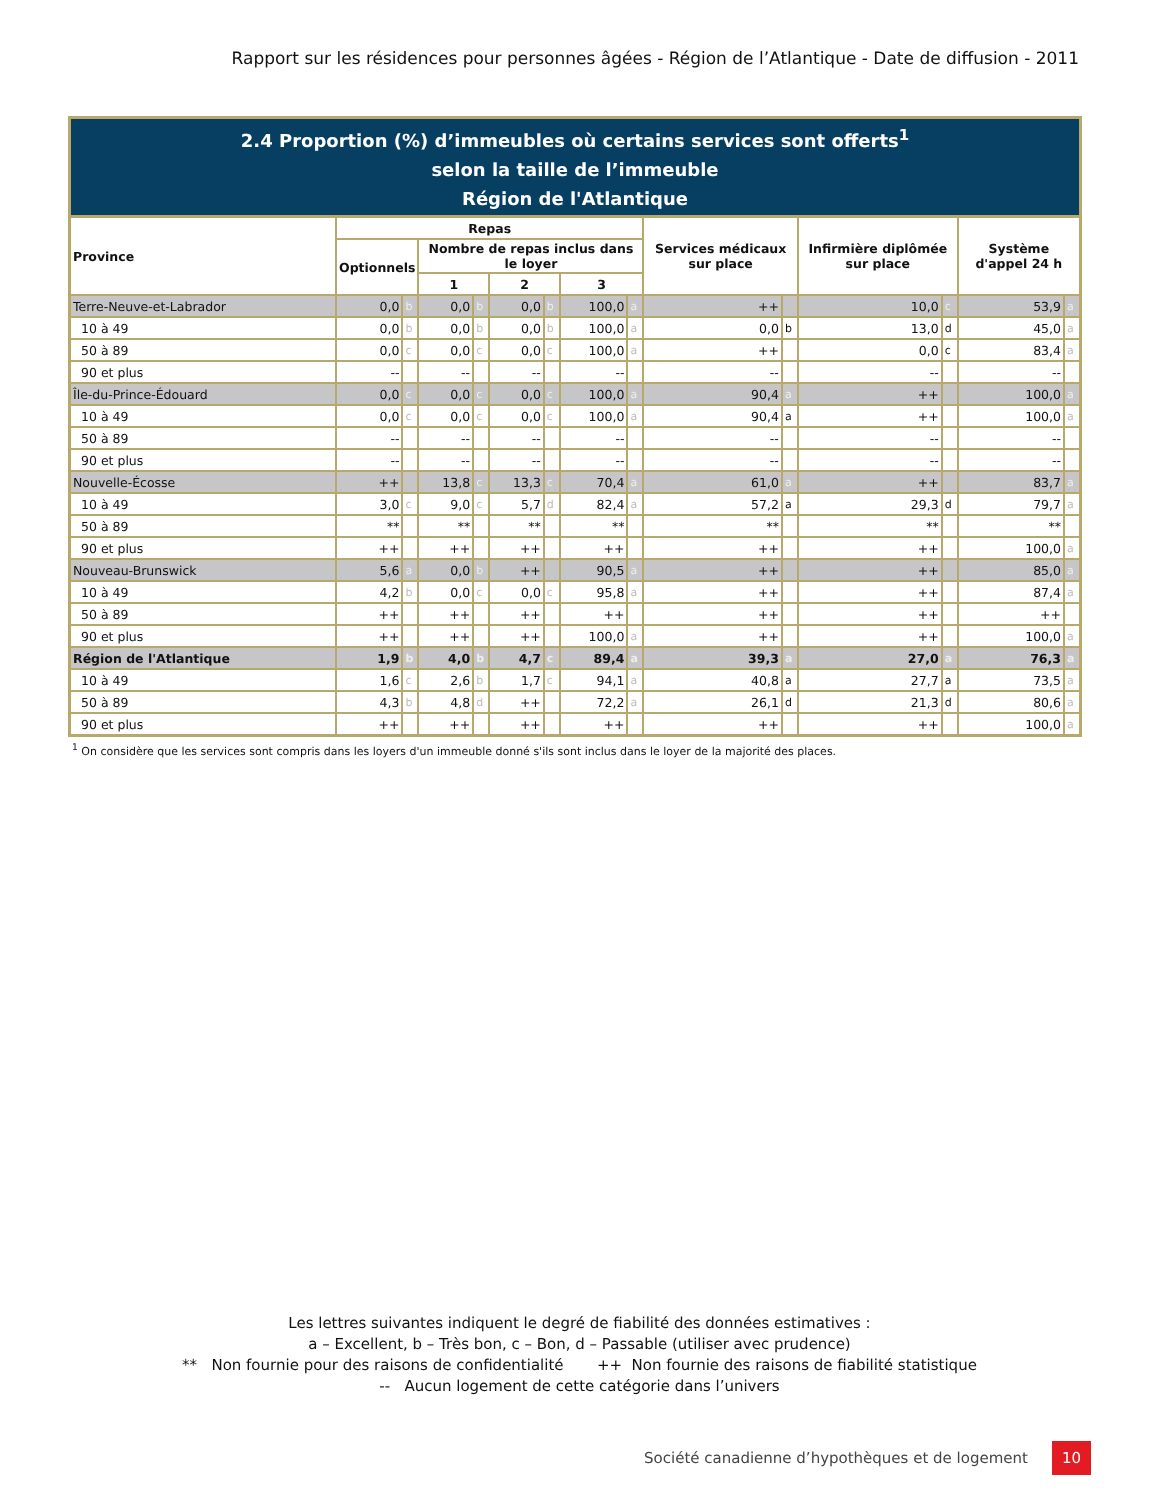Rapport sur les résidences pour personnes âgées - Région de l’Atlantique - Date de diffusion - 2011
2.4 Proportion (%) d’immeubles où certains services sont offerts<sup>1</sup>
selon la taille de l’immeuble
Région de l'Atlantique
| Province | Repas | | | | | | | | Services médicaux sur place | | Infirmière diplômée sur place | | Système d'appel 24 h | |
| --- | --- | --- | --- | --- | --- | --- | --- | --- | --- | --- | --- | --- | --- | --- |
| | Optionnels | | Nombre de repas inclus dans le loyer | | | | | | | | | | | |
| | | | 1 | | 2 | | 3 | | | | | | | |
| Terre-Neuve-et-Labrador | 0,0 | b | 0,0 | b | 0,0 | b | 100,0 | a | ++ | | 10,0 | c | 53,9 | a |
| 10 à 49 | 0,0 | b | 0,0 | b | 0,0 | b | 100,0 | a | 0,0 | b | 13,0 | d | 45,0 | a |
| 50 à 89 | 0,0 | c | 0,0 | c | 0,0 | c | 100,0 | a | ++ | | 0,0 | c | 83,4 | a |
| 90 et plus | -- | | -- | | -- | | -- | | -- | | -- | | -- | |
| Île-du-Prince-Édouard | 0,0 | c | 0,0 | c | 0,0 | c | 100,0 | a | 90,4 | a | ++ | | 100,0 | a |
| 10 à 49 | 0,0 | c | 0,0 | c | 0,0 | c | 100,0 | a | 90,4 | a | ++ | | 100,0 | a |
| 50 à 89 | -- | | -- | | -- | | -- | | -- | | -- | | -- | |
| 90 et plus | -- | | -- | | -- | | -- | | -- | | -- | | -- | |
| Nouvelle-Écosse | ++ | | 13,8 | c | 13,3 | c | 70,4 | a | 61,0 | a | ++ | | 83,7 | a |
| 10 à 49 | 3,0 | c | 9,0 | c | 5,7 | d | 82,4 | a | 57,2 | a | 29,3 | d | 79,7 | a |
| 50 à 89 | ** | | ** | | ** | | ** | | ** | | ** | | ** | |
| 90 et plus | ++ | | ++ | | ++ | | ++ | | ++ | | ++ | | 100,0 | a |
| Nouveau-Brunswick | 5,6 | a | 0,0 | b | ++ | | 90,5 | a | ++ | | ++ | | 85,0 | a |
| 10 à 49 | 4,2 | b | 0,0 | c | 0,0 | c | 95,8 | a | ++ | | ++ | | 87,4 | a |
| 50 à 89 | ++ | | ++ | | ++ | | ++ | | ++ | | ++ | | ++ | |
| 90 et plus | ++ | | ++ | | ++ | | 100,0 | a | ++ | | ++ | | 100,0 | a |
| Région de l'Atlantique | 1,9 | b | 4,0 | b | 4,7 | c | 89,4 | a | 39,3 | a | 27,0 | a | 76,3 | a |
| 10 à 49 | 1,6 | c | 2,6 | b | 1,7 | c | 94,1 | a | 40,8 | a | 27,7 | a | 73,5 | a |
| 50 à 89 | 4,3 | b | 4,8 | d | ++ | | 72,2 | a | 26,1 | d | 21,3 | d | 80,6 | a |
| 90 et plus | ++ | | ++ | | ++ | | ++ | | ++ | | ++ | | 100,0 | a |
<sup>1</sup> On considère que les services sont compris dans les loyers d'un immeuble donné s'ils sont inclus dans le loyer de la majorité des places.
Les lettres suivantes indiquent le degré de fiabilité des données estimatives :
a – Excellent, b – Très bon, c – Bon, d – Passable (utiliser avec prudence)
** Non fournie pour des raisons de confidentialité ++ Non fournie des raisons de fiabilité statistique
-- Aucun logement de cette catégorie dans l’univers
Société canadienne d’hypothèques et de logement 10